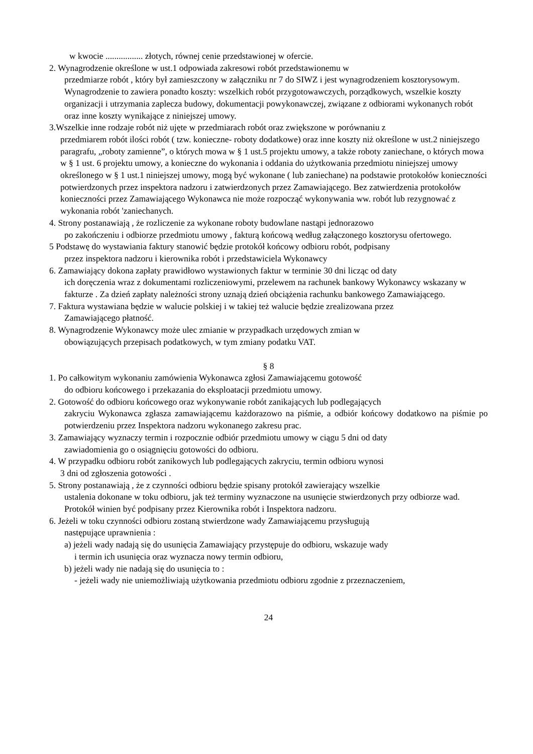w kwocie ................. złotych, równej cenie przedstawionej w ofercie.
2. Wynagrodzenie określone w ust.1 odpowiada zakresowi robót przedstawionemu w
przedmiarze robót , który był zamieszczony w załączniku nr 7 do SIWZ i jest wynagrodzeniem kosztorysowym. Wynagrodzenie to zawiera ponadto koszty: wszelkich robót przygotowawczych, porządkowych, wszelkie koszty organizacji i utrzymania zaplecza budowy, dokumentacji powykonawczej, związane z odbiorami wykonanych robót oraz inne koszty wynikające z niniejszej umowy.
3.Wszelkie inne rodzaje robót niż ujęte w przedmiarach robót oraz zwiększone w porównaniu z
przedmiarem robót ilości robót ( tzw. konieczne- roboty dodatkowe) oraz inne koszty niż określone w ust.2 niniejszego paragrafu, „roboty zamienne”, o których mowa w § 1 ust.5 projektu umowy, a także roboty zaniechane, o których mowa w § 1 ust. 6 projektu umowy, a konieczne do wykonania i oddania do użytkowania przedmiotu niniejszej umowy określonego w § 1 ust.1 niniejszej umowy, mogą być wykonane ( lub zaniechane) na podstawie protokołów konieczności potwierdzonych przez inspektora nadzoru i zatwierdzonych przez Zamawiającego. Bez zatwierdzenia protokołów konieczności przez Zamawiającego Wykonawca nie może rozpocząć wykonywania ww. robót lub rezygnować z wykonania robót 'zaniechanych.
4. Strony postanawiają , że rozliczenie za wykonane roboty budowlane nastąpi jednorazowo
po zakończeniu i odbiorze przedmiotu umowy , fakturą końcową według załączonego kosztorysu ofertowego.
5 Podstawę do wystawiania faktury stanowić będzie protokół końcowy odbioru robót, podpisany
przez inspektora nadzoru i kierownika robót i przedstawiciela Wykonawcy
6. Zamawiający dokona zapłaty prawidłowo wystawionych faktur w terminie 30 dni licząc od daty
ich doręczenia wraz z dokumentami rozliczeniowymi, przelewem na rachunek bankowy Wykonawcy wskazany w fakturze . Za dzień zapłaty należności strony uznają dzień obciążenia rachunku bankowego Zamawiającego.
7. Faktura wystawiana będzie w walucie polskiej i w takiej też walucie będzie zrealizowana przez
Zamawiającego płatność.
8. Wynagrodzenie Wykonawcy może ulec zmianie w przypadkach urzędowych zmian w
obowiązujących przepisach podatkowych, w tym zmiany podatku VAT.
§ 8
1. Po całkowitym wykonaniu zamówienia Wykonawca zgłosi Zamawiającemu gotowość
do odbioru końcowego i przekazania do eksploatacji przedmiotu umowy.
2. Gotowość do odbioru końcowego oraz wykonywanie robót zanikających lub podlegających
zakryciu Wykonawca zgłasza zamawiającemu każdorazowo na piśmie, a odbiór końcowy dodatkowo na piśmie po potwierdzeniu przez Inspektora nadzoru wykonanego zakresu prac.
3. Zamawiający wyznaczy termin i rozpocznie odbiór przedmiotu umowy w ciągu 5 dni od daty
zawiadomienia go o osiągnięciu gotowości do odbioru.
4. W przypadku odbioru robót zanikowych lub podlegających zakryciu, termin odbioru wynosi
3 dni od zgłoszenia gotowości .
5. Strony postanawiają , że z czynności odbioru będzie spisany protokół zawierający wszelkie
ustalenia dokonane w toku odbioru, jak też terminy wyznaczone na usunięcie stwierdzonych przy odbiorze wad. Protokół winien być podpisany przez Kierownika robót i Inspektora nadzoru.
6. Jeżeli w toku czynności odbioru zostaną stwierdzone wady Zamawiającemu przysługują
następujące uprawnienia :
a) jeżeli wady nadają się do usunięcia Zamawiający przystępuje do odbioru, wskazuje wady
i termin ich usunięcia oraz wyznacza nowy termin odbioru,
b) jeżeli wady nie nadają się do usunięcia to :
- jeżeli wady nie uniemożliwiają użytkowania przedmiotu odbioru zgodnie z przeznaczeniem,
24